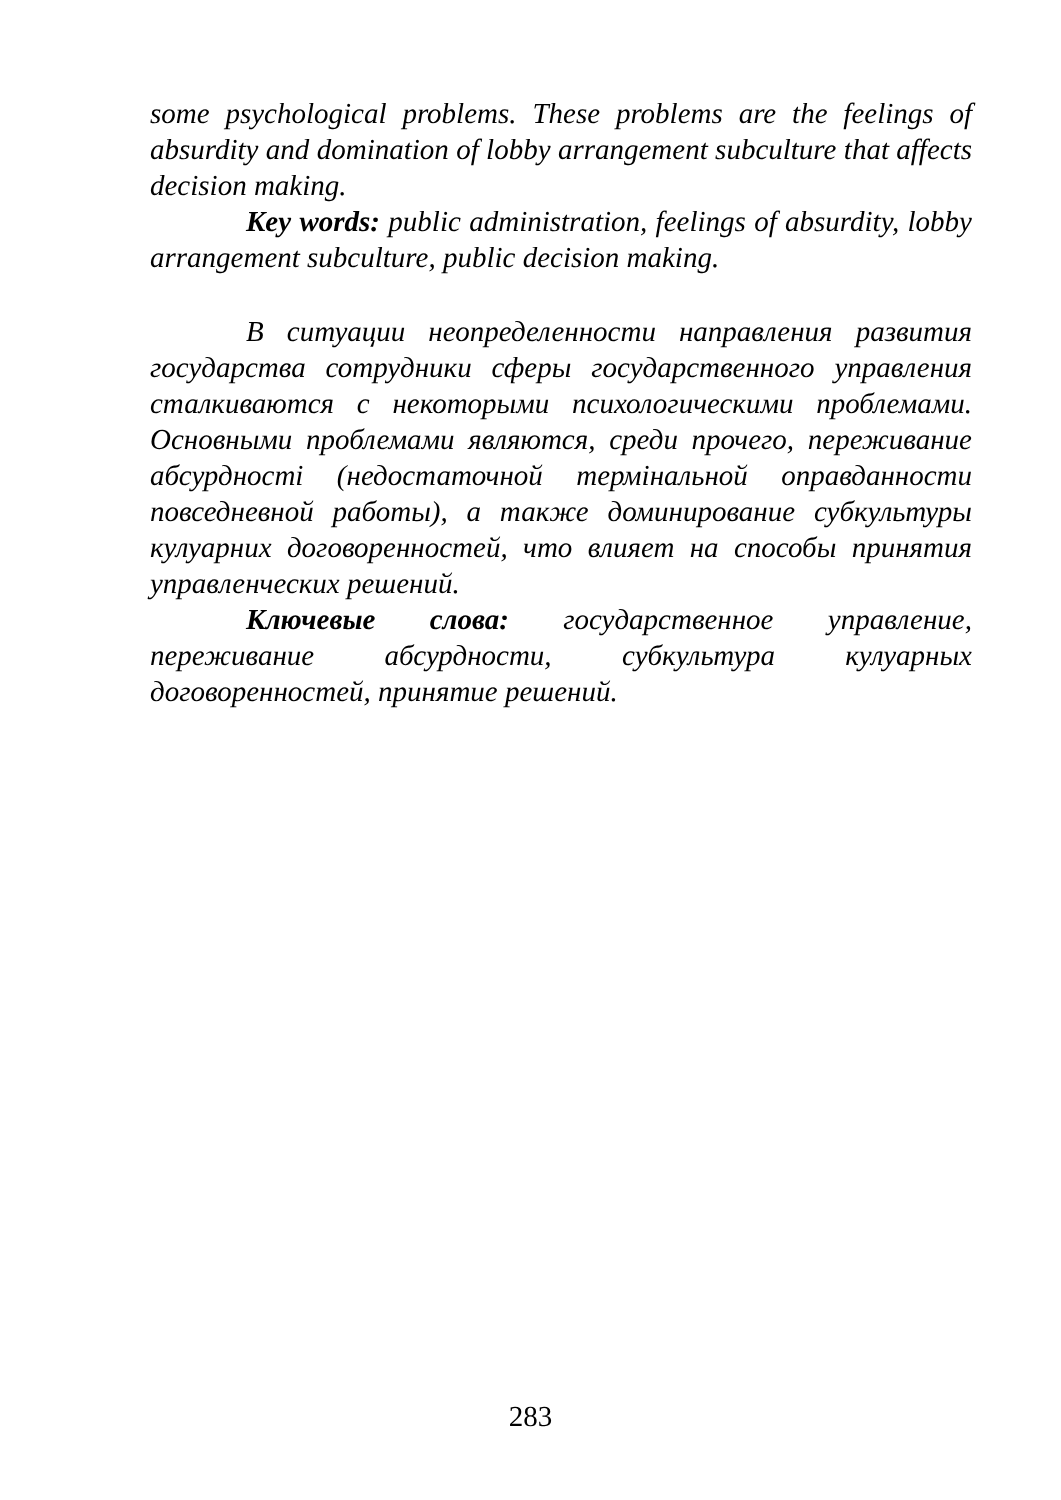some psychological problems. These problems are the feelings of absurdity and domination of lobby arrangement subculture that affects decision making.
Key words: public administration, feelings of absurdity, lobby arrangement subculture, public decision making.
В ситуации неопределенности направления развития государства сотрудники сферы государственного управления сталкиваются с некоторыми психологическими проблемами. Основными проблемами являются, среди прочего, переживание абсурдності (недостаточной термінальной оправданности повседневной работы), а также доминирование субкультуры кулуарних договоренностей, что влияет на способы принятия управленческих решений.
Ключевые слова: государственное управление, переживание абсурдности, субкультура кулуарных договоренностей, принятие решений.
283